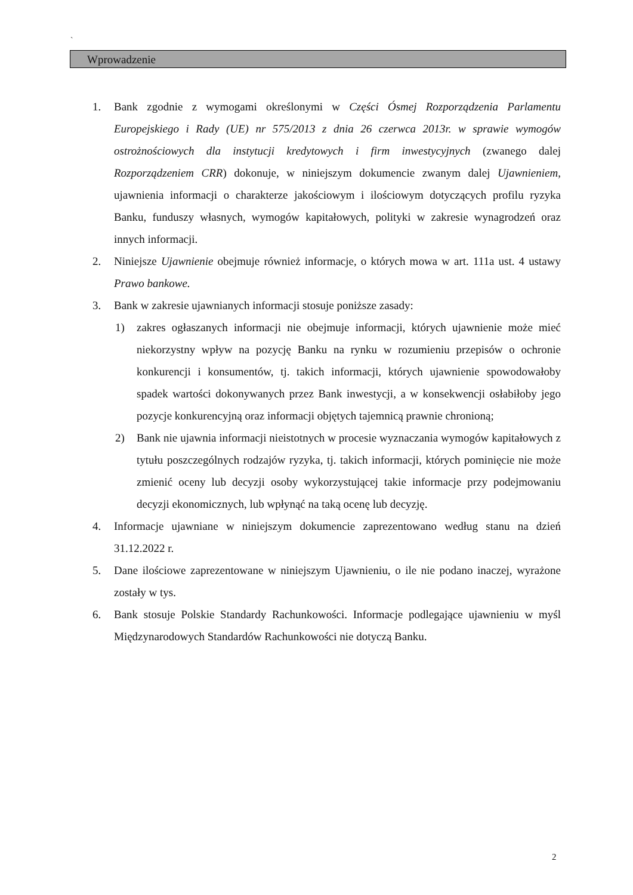`
Wprowadzenie
1. Bank zgodnie z wymogami określonymi w Części Ósmej Rozporządzenia Parlamentu Europejskiego i Rady (UE) nr 575/2013 z dnia 26 czerwca 2013r. w sprawie wymogów ostrożnościowych dla instytucji kredytowych i firm inwestycyjnych (zwanego dalej Rozporządzeniem CRR) dokonuje, w niniejszym dokumencie zwanym dalej Ujawnieniem, ujawnienia informacji o charakterze jakościowym i ilościowym dotyczących profilu ryzyka Banku, funduszy własnych, wymogów kapitałowych, polityki w zakresie wynagrodzeń oraz innych informacji.
2. Niniejsze Ujawnienie obejmuje również informacje, o których mowa w art. 111a ust. 4 ustawy Prawo bankowe.
3. Bank w zakresie ujawnianych informacji stosuje poniższe zasady:
1) zakres ogłaszanych informacji nie obejmuje informacji, których ujawnienie może mieć niekorzystny wpływ na pozycję Banku na rynku w rozumieniu przepisów o ochronie konkurencji i konsumentów, tj. takich informacji, których ujawnienie spowodowałoby spadek wartości dokonywanych przez Bank inwestycji, a w konsekwencji osłabiłoby jego pozycje konkurencyjną oraz informacji objętych tajemnicą prawnie chronioną;
2) Bank nie ujawnia informacji nieistotnych w procesie wyznaczania wymogów kapitałowych z tytułu poszczególnych rodzajów ryzyka, tj. takich informacji, których pominięcie nie może zmienić oceny lub decyzji osoby wykorzystującej takie informacje przy podejmowaniu decyzji ekonomicznych, lub wpłynąć na taką ocenę lub decyzję.
4. Informacje ujawniane w niniejszym dokumencie zaprezentowano według stanu na dzień 31.12.2022 r.
5. Dane ilościowe zaprezentowane w niniejszym Ujawnieniu, o ile nie podano inaczej, wyrażone zostały w tys.
6. Bank stosuje Polskie Standardy Rachunkowości. Informacje podlegające ujawnieniu w myśl Międzynarodowych Standardów Rachunkowości nie dotyczą Banku.
2